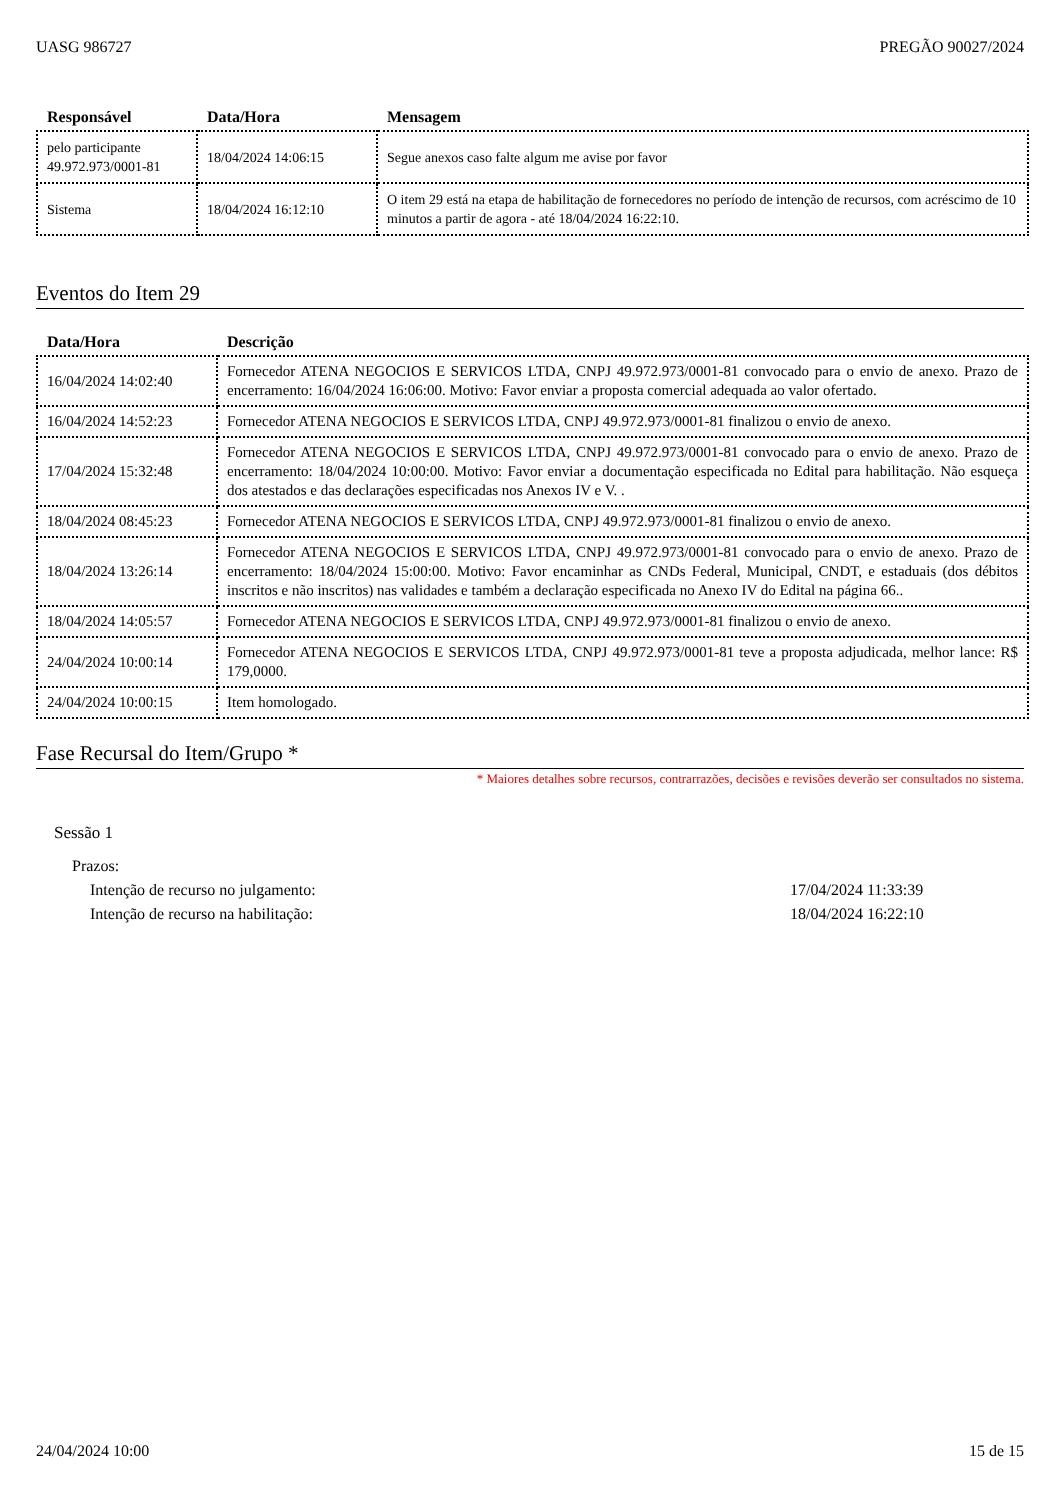UASG 986727 PREGÃO 90027/2024
| Responsável | Data/Hora | Mensagem |
| --- | --- | --- |
| pelo participante 49.972.973/0001-81 | 18/04/2024 14:06:15 | Segue anexos caso falte algum me avise por favor |
| Sistema | 18/04/2024 16:12:10 | O item 29 está na etapa de habilitação de fornecedores no período de intenção de recursos, com acréscimo de 10 minutos a partir de agora - até 18/04/2024 16:22:10. |
Eventos do Item 29
| Data/Hora | Descrição |
| --- | --- |
| 16/04/2024 14:02:40 | Fornecedor ATENA NEGOCIOS E SERVICOS LTDA, CNPJ 49.972.973/0001-81 convocado para o envio de anexo. Prazo de encerramento: 16/04/2024 16:06:00. Motivo: Favor enviar a proposta comercial adequada ao valor ofertado. |
| 16/04/2024 14:52:23 | Fornecedor ATENA NEGOCIOS E SERVICOS LTDA, CNPJ 49.972.973/0001-81 finalizou o envio de anexo. |
| 17/04/2024 15:32:48 | Fornecedor ATENA NEGOCIOS E SERVICOS LTDA, CNPJ 49.972.973/0001-81 convocado para o envio de anexo. Prazo de encerramento: 18/04/2024 10:00:00. Motivo: Favor enviar a documentação especificada no Edital para habilitação. Não esqueça dos atestados e das declarações especificadas nos Anexos IV e V. . |
| 18/04/2024 08:45:23 | Fornecedor ATENA NEGOCIOS E SERVICOS LTDA, CNPJ 49.972.973/0001-81 finalizou o envio de anexo. |
| 18/04/2024 13:26:14 | Fornecedor ATENA NEGOCIOS E SERVICOS LTDA, CNPJ 49.972.973/0001-81 convocado para o envio de anexo. Prazo de encerramento: 18/04/2024 15:00:00. Motivo: Favor encaminhar as CNDs Federal, Municipal, CNDT, e estaduais (dos débitos inscritos e não inscritos) nas validades e também a declaração especificada no Anexo IV do Edital na página 66.. |
| 18/04/2024 14:05:57 | Fornecedor ATENA NEGOCIOS E SERVICOS LTDA, CNPJ 49.972.973/0001-81 finalizou o envio de anexo. |
| 24/04/2024 10:00:14 | Fornecedor ATENA NEGOCIOS E SERVICOS LTDA, CNPJ 49.972.973/0001-81 teve a proposta adjudicada, melhor lance: R$ 179,0000. |
| 24/04/2024 10:00:15 | Item homologado. |
Fase Recursal do Item/Grupo *
* Maiores detalhes sobre recursos, contrarrazões, decisões e revisões deverão ser consultados no sistema.
Sessão 1
Prazos:
Intenção de recurso no julgamento: 17/04/2024 11:33:39
Intenção de recurso na habilitação: 18/04/2024 16:22:10
24/04/2024 10:00 15 de 15